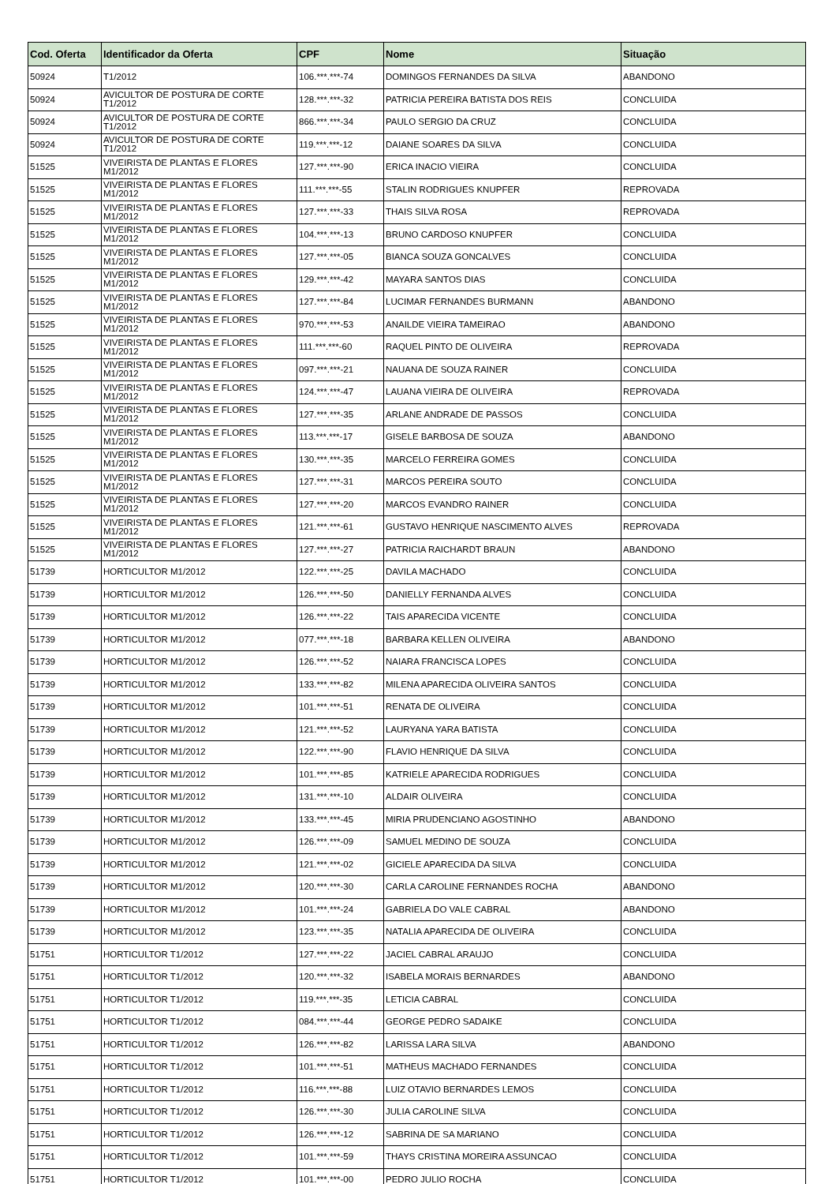| Cod. Oferta | Identificador da Oferta | CPF | Nome | Situação |
| --- | --- | --- | --- | --- |
| 50924 | T1/2012 | 106.***.***-74 | DOMINGOS FERNANDES DA SILVA | ABANDONO |
| 50924 | AVICULTOR DE POSTURA DE CORTE T1/2012 | 128.***.***-32 | PATRICIA PEREIRA BATISTA DOS REIS | CONCLUIDA |
| 50924 | AVICULTOR DE POSTURA DE CORTE T1/2012 | 866.***.***-34 | PAULO SERGIO DA CRUZ | CONCLUIDA |
| 50924 | AVICULTOR DE POSTURA DE CORTE T1/2012 | 119.***.***-12 | DAIANE SOARES DA SILVA | CONCLUIDA |
| 51525 | VIVEIRISTA DE PLANTAS E FLORES M1/2012 | 127.***.***-90 | ERICA INACIO VIEIRA | CONCLUIDA |
| 51525 | VIVEIRISTA DE PLANTAS E FLORES M1/2012 | 111.***.***-55 | STALIN RODRIGUES KNUPFER | REPROVADA |
| 51525 | VIVEIRISTA DE PLANTAS E FLORES M1/2012 | 127.***.***-33 | THAIS SILVA ROSA | REPROVADA |
| 51525 | VIVEIRISTA DE PLANTAS E FLORES M1/2012 | 104.***.***-13 | BRUNO CARDOSO KNUPFER | CONCLUIDA |
| 51525 | VIVEIRISTA DE PLANTAS E FLORES M1/2012 | 127.***.***-05 | BIANCA SOUZA GONCALVES | CONCLUIDA |
| 51525 | VIVEIRISTA DE PLANTAS E FLORES M1/2012 | 129.***.***-42 | MAYARA SANTOS DIAS | CONCLUIDA |
| 51525 | VIVEIRISTA DE PLANTAS E FLORES M1/2012 | 127.***.***-84 | LUCIMAR FERNANDES BURMANN | ABANDONO |
| 51525 | VIVEIRISTA DE PLANTAS E FLORES M1/2012 | 970.***.***-53 | ANAILDE VIEIRA TAMEIRAO | ABANDONO |
| 51525 | VIVEIRISTA DE PLANTAS E FLORES M1/2012 | 111.***.***-60 | RAQUEL PINTO DE OLIVEIRA | REPROVADA |
| 51525 | VIVEIRISTA DE PLANTAS E FLORES M1/2012 | 097.***.***-21 | NAUANA DE SOUZA RAINER | CONCLUIDA |
| 51525 | VIVEIRISTA DE PLANTAS E FLORES M1/2012 | 124.***.***-47 | LAUANA VIEIRA DE OLIVEIRA | REPROVADA |
| 51525 | VIVEIRISTA DE PLANTAS E FLORES M1/2012 | 127.***.***-35 | ARLANE ANDRADE DE PASSOS | CONCLUIDA |
| 51525 | VIVEIRISTA DE PLANTAS E FLORES M1/2012 | 113.***.***-17 | GISELE BARBOSA DE SOUZA | ABANDONO |
| 51525 | VIVEIRISTA DE PLANTAS E FLORES M1/2012 | 130.***.***-35 | MARCELO FERREIRA GOMES | CONCLUIDA |
| 51525 | VIVEIRISTA DE PLANTAS E FLORES M1/2012 | 127.***.***-31 | MARCOS PEREIRA SOUTO | CONCLUIDA |
| 51525 | VIVEIRISTA DE PLANTAS E FLORES M1/2012 | 127.***.***-20 | MARCOS EVANDRO RAINER | CONCLUIDA |
| 51525 | VIVEIRISTA DE PLANTAS E FLORES M1/2012 | 121.***.***-61 | GUSTAVO HENRIQUE NASCIMENTO ALVES | REPROVADA |
| 51525 | VIVEIRISTA DE PLANTAS E FLORES M1/2012 | 127.***.***-27 | PATRICIA RAICHARDT BRAUN | ABANDONO |
| 51739 | HORTICULTOR M1/2012 | 122.***.***-25 | DAVILA MACHADO | CONCLUIDA |
| 51739 | HORTICULTOR M1/2012 | 126.***.***-50 | DANIELLY FERNANDA ALVES | CONCLUIDA |
| 51739 | HORTICULTOR M1/2012 | 126.***.***-22 | TAIS APARECIDA VICENTE | CONCLUIDA |
| 51739 | HORTICULTOR M1/2012 | 077.***.***-18 | BARBARA KELLEN OLIVEIRA | ABANDONO |
| 51739 | HORTICULTOR M1/2012 | 126.***.***-52 | NAIARA FRANCISCA LOPES | CONCLUIDA |
| 51739 | HORTICULTOR M1/2012 | 133.***.***-82 | MILENA APARECIDA OLIVEIRA SANTOS | CONCLUIDA |
| 51739 | HORTICULTOR M1/2012 | 101.***.***-51 | RENATA DE OLIVEIRA | CONCLUIDA |
| 51739 | HORTICULTOR M1/2012 | 121.***.***-52 | LAURYANA YARA BATISTA | CONCLUIDA |
| 51739 | HORTICULTOR M1/2012 | 122.***.***-90 | FLAVIO HENRIQUE DA SILVA | CONCLUIDA |
| 51739 | HORTICULTOR M1/2012 | 101.***.***-85 | KATRIELE APARECIDA RODRIGUES | CONCLUIDA |
| 51739 | HORTICULTOR M1/2012 | 131.***.***-10 | ALDAIR OLIVEIRA | CONCLUIDA |
| 51739 | HORTICULTOR M1/2012 | 133.***.***-45 | MIRIA PRUDENCIANO AGOSTINHO | ABANDONO |
| 51739 | HORTICULTOR M1/2012 | 126.***.***-09 | SAMUEL MEDINO DE SOUZA | CONCLUIDA |
| 51739 | HORTICULTOR M1/2012 | 121.***.***-02 | GICIELE APARECIDA DA SILVA | CONCLUIDA |
| 51739 | HORTICULTOR M1/2012 | 120.***.***-30 | CARLA CAROLINE FERNANDES ROCHA | ABANDONO |
| 51739 | HORTICULTOR M1/2012 | 101.***.***-24 | GABRIELA DO VALE CABRAL | ABANDONO |
| 51739 | HORTICULTOR M1/2012 | 123.***.***-35 | NATALIA APARECIDA DE OLIVEIRA | CONCLUIDA |
| 51751 | HORTICULTOR T1/2012 | 127.***.***-22 | JACIEL CABRAL ARAUJO | CONCLUIDA |
| 51751 | HORTICULTOR T1/2012 | 120.***.***-32 | ISABELA MORAIS BERNARDES | ABANDONO |
| 51751 | HORTICULTOR T1/2012 | 119.***.***-35 | LETICIA CABRAL | CONCLUIDA |
| 51751 | HORTICULTOR T1/2012 | 084.***.***-44 | GEORGE PEDRO SADAIKE | CONCLUIDA |
| 51751 | HORTICULTOR T1/2012 | 126.***.***-82 | LARISSA LARA SILVA | ABANDONO |
| 51751 | HORTICULTOR T1/2012 | 101.***.***-51 | MATHEUS MACHADO FERNANDES | CONCLUIDA |
| 51751 | HORTICULTOR T1/2012 | 116.***.***-88 | LUIZ OTAVIO BERNARDES LEMOS | CONCLUIDA |
| 51751 | HORTICULTOR T1/2012 | 126.***.***-30 | JULIA CAROLINE SILVA | CONCLUIDA |
| 51751 | HORTICULTOR T1/2012 | 126.***.***-12 | SABRINA DE SA MARIANO | CONCLUIDA |
| 51751 | HORTICULTOR T1/2012 | 101.***.***-59 | THAYS CRISTINA MOREIRA ASSUNCAO | CONCLUIDA |
| 51751 | HORTICULTOR T1/2012 | 101.***.***-00 | PEDRO JULIO ROCHA | CONCLUIDA |